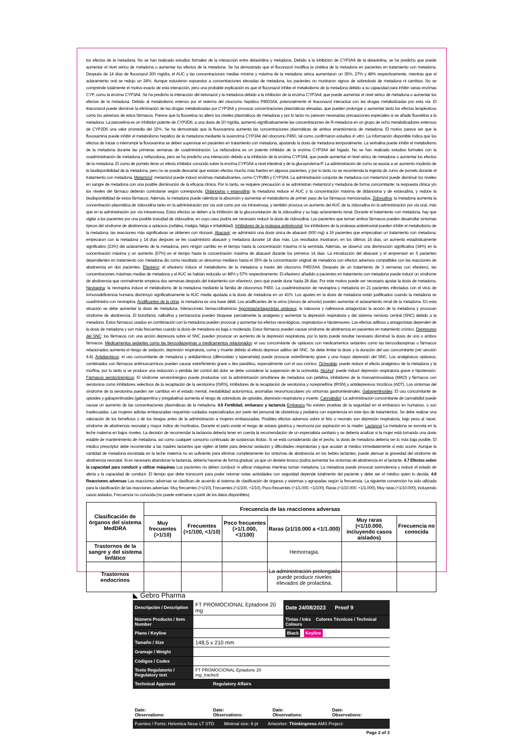los efectos de la metadona. No se han realizado estudios formales de la interacción entre delavirdina y metadona. Debido a la inhibición de CYP3A4 de la delavirdina, se ha predicho que puede aumentar el nivel sérico de metadona o aumentar los efectos de la metadona. Se ha demostrado que el fluconazol modifica la cinética de la metadona en pacientes en tratamiento con metadona. Después de 14 días de fluconazol 200 mg/día, el AUC y las concentraciones medias mínima y máxima de la metadona sérica aumentaron un 35%, 27% y 48% respectivamente, mientras que el aclaramiento oral se redujo un 24%. Aunque estuvieron expuestos a concentraciones elevadas de metadona, los pacientes no mostraron signos de sobredosis de metadona ni cambios. No se comprende totalmente el motivo exacto de esta interacción, pero una probable explicación es que el fluconazol inhibe el metabolismo de la metadona debido a su capacidad para inhibir varias enzimas CYP, como la enzima CYP3A4. Se ha predicho la interacción del ketonazol y la metadona debido a la inhibición de la enzima CYP3A4, que puede aumentar el nivel sérico de metadona o aumentar los efectos de la metadona. Debido al metabolismo extenso por el sistema del citocromo hepático P4503A4, potencialmente el itraconazol interactúa con las drogas metabolizadas por esta vía. El itraconazol puede disminuir la eliminación de las drogas metabolizadas por CYP3A4 y provocar concentraciones plasmáticas elevadas, que pueden prolongar o aumentar tanto los efectos terapéuticos como los adversos de estos fármacos. Parece que la fluoxetina no alteró los niveles plasmáticos de metadona y por lo tanto no parecen necesarias precauciones especiales si se añade fluoxetina a la metadona. La paroxetina es un inhibidor potente de CYP2D6; a una dosis de 20 mg/día, aumentó significativamente las concentraciones de R-metadona en un grupo de ocho metabolizadores extensos de CYP2D6 una valor promedio del 32%. Se ha demostrado que la fluvoxamina aumenta las concentraciones plasmáticas de ambos enantiómeros de metadona. El motivo parece ser que la fluvoxamina puede inhibir el metabolismo hepático de la metadona mediante la isoenzima CYP3A4 del citocromo P450, tal como confirmaron estudios in vitro. La información disponible indica que los efectos de iniciar o interrumpir la fluvoxamina se deben supervisar en pacientes en tratamiento con metadona, ajustando la dosis de metadona temporalmente. La sertralina puede inhibir el metabolismo de la metadona durante las primeras semanas de coadministración. La nefazodona es un potente inhibidor de la enzima CYP3A4 del hígado. No se han realizado estudios formales con la coadministración de metadona y nefazodona, pero se ha predicho una interacción debido a la inhibición de la enzima CYP3A4, que puede aumentar el nivel sérico de metadona o aumentar los efectos de la metadona. El zumo de pomelo tiene un efecto inhibidor conocido sobre la enzima CYP3A4 a nivel intestinal y de la glucoproteína-P. La administración de zumo se asocia a un aumento modesto de la biodisponibilidad de la metadona, pero no se puede descartar que existan efectos mucho más fuertes en algunos pacientes, y por lo tanto no se recomienda la ingesta de zumo de pomelo durante el tratamiento con metadona. Metamizol: metamizol puede inducir enzimas metabolizantes, como CYP2B6 y CYP3A4. La administración conjunta de metadona con metamizol puede disminuir los niveles en sangre de metadona con una posible disminución de la eficacia clínica. Por lo tanto, se requiere precaución si se administran metamizol y metadona de forma concomitante; la respuesta clínica y/o los niveles del fármaco deberán controlarse según corresponda. Didanosina y estavudina: la metadona reduce el AUC y la concentración máxima de didanosina y de estavudina, y reduce la biodisponibilidad de estos fármacos. Además, la metadona puede ralentizar la absorción y aumentar el metabolismo de primer paso de los fármacos mencionados. Zidovudina: la metadona aumenta la concentración plasmática de zidovudina tanto en la administración por vía oral como por vía intravenosa, y también provoca un aumento del AUC de la zidovudina en la administración por vía oral, más que en la administración por vía intravenosa. Estos efectos se deben a la inhibición de la glucuronidación de la zidovudina y su bajo aclaramiento renal. Durante el tratamiento con metadona, hay que vigilar a los pacientes por una posible toxicidad de zidovudina, en cuyo caso podría ser necesario reducir la dosis de zidovudina. Los pacientes que toman ambos fármacos pueden desarrollar síntomas típicos del síndrome de abstinencia a opiáceos (cefalea, mialgia, fatiga e irritabilidad). Inhibidores de la proteasa antiretroviral: los inhibidores de la proteasa antiretroviral pueden inhibir el metabolismo de la metadona, las reacciones más significativas se obtienen con ritonavir. Abacavir: se administró una dosis única de abacavir (600 mg) a 19 pacientes que empezaban un tratamiento con metadona; empezaron con la metadona y 14 días después se les coadministró abacavir y metadona durante 14 días más. Los resultados mostraron, en los últimos 14 días, un aumento estadísticamente significativo (23%) del aclaramiento de la metadona, pero ningún cambio en el tiempo hasta la concentración máxima ni la semivida. Además, se observó una disminución significativa (34%) en la concentración máxima y un aumento (67%) en el tiempo hasta la concentración máxima de abacavir durante los primeros 14 días. La introducción del abacavir y el amprenavir en 5 pacientes dependientes en tratamiento con metadona dio como resultado un descenso mediano hasta el 35% de la concentración original de metadona con efectos adversos compatibles con las reacciones de abstinencia en dos pacientes. Efavirenz: el efavirenz induce el metabolismo de la metadona a través del citocromo P4503A4. Después de un tratamiento de 3 semanas con efavirenz, las concentraciones máximas medias de metadona y el AUC se habían reducido un 48% y 57% respectivamente. El efavirenz añadido a pacientes en tratamiento con metadona puede inducir un síndrome de abstinencia que normalmente empieza dos semanas después del tratamiento con efavirenz, pero que puede durar hasta 28 días. Por este motivo puede ser necesario ajustar la dosis de metadona. Nevirapina: la nevirapina induce el metabolismo de la metadona mediante la familia de citocromos P450. La coadministración de nevirapina y metadona en 21 pacientes infectados con el virus de inmunodeficiencia humana disminuyó significativamente la AUC media ajustada a la dosis de metadona en un 41%. Los ajustes en la dosis de metadona están justificados cuando la metadona se coadministra con nevirapina. Acidificantes de la orina: la metadona es una base débil. Los acidificantes de la orina (cloruro de amonio) pueden aumentar el aclaramiento renal de la metadona. En esta situación se debe aumentar la dosis de metadona. Interacciones farmacodinámicas Agonistas/antagonistas opiáceos: la naloxona y naltrexona antagonizan la acción de la metadona y provocan síndrome de abstinencia. El butorfanol, nalbufina y pentazocina pueden bloquear parcialmente la analgesia y aumentar la depresión respiratoria y del sistema nervioso central (SNC) debido a la metadona. Estos fármacos usados en combinación con la metadona pueden provocar y aumentar los efectos neurológicos, respiratorios e hipotensores. Los efectos aditivos o antagonistas dependen de la dosis de metadona y son más frecuentes cuando la dosis de metadona es baja o moderada. Estos fármacos pueden causar síndrome de abstinencia en pacientes en tratamiento crónico. Depresores del SNC: los fármacos con una acción depresora sobre el SNC pueden provocar un aumento de la depresión respiratoria, por lo tanto puede resultar necesario disminuir la dosis de uno o ambos fármacos. Medicamentos sedantes como las benzodiazepinas o medicamentos relacionados: el uso concomitante de opiáceos con medicamentos sedantes como las benzodiazepinas o fármacos relacionados aumenta el riesgo de sedación, depresión respiratoria, coma y muerte debido al efecto depresor aditivo del SNC. Se debe limitar la dosis y la duración del uso concomitante (ver sección 4.4). Antidiarréicos: el uso concomitante de metadona y antidiarréicos (difenoxilato y loperamida) puede provocar estreñimiento grave y una mayor depresión del SNC. Los analgésicos opiáceos, combinados con fármacos antimuscarínicos pueden causar estreñimiento grave o íleo paralítico, especialmente con el uso crónico. Octreotida: puede reducir el efecto analgésico de la metadona y la morfina, por lo tanto si se produce una reducción o pérdida del control del dolor se debe considerar la suspensión de la octreotida. Alcohol: puede inducir depresión respiratoria grave e hipotensión. Fármacos serotoninérgicos: El síndrome serotoninérgico puede producirse con la administración simultánea de metadona con petidina, inhibidores de la monoaminoxidasa (MAO) y fármacos con serotonina como inhibidores selectivos de la recaptación de la serotonina (ISRS), inhibidores de la recaptación de serotonina y norepinefrina (IRSN) y antidepresivos tricíclicos (ADT). Los síntomas del síndrome de la serotonina pueden ser cambios en el estado mental, inestabilidad autonómica, anomalías neuromusculares y/o síntomas gastrointestinales. Gabapentinoides: El uso concomitante de opioides y gabapentinoides (gabapentina y pregabalina) aumenta el riesgo de sobredosis de opioides, depresión respiratoria y muerte. Cannabidiol: La administración concomitante de cannabidiol puede causar un aumento de las concentraciones plasmáticas de la metadona. 4.6 Fertilidad, embarazo y lactancia Embarazo No existen pruebas de la seguridad en el embarazo en humanos, o son inadecuadas. Las mujeres adictas embarazadas requerirán cuidados especializados por parte del personal de obstetricia y pediatría con experiencia en este tipo de tratamientos. Se debe realizar una valoración de los beneficios y de los riesgos antes de la administración a mujeres embarazadas. Posibles efectos adversos sobre el feto o neonato son depresión respiratoria, bajo peso al nacer, síndrome de abstinencia neonatal y mayor índice de mortinatos. Durante el parto existe el riesgo de estasis gástrica y neumonía por aspiración en la madre. Lactancia La metadona se excreta en la leche materna en bajos niveles. La decisión de recomendar la lactancia debería tener en cuenta la recomendación de un especialista sanitario y se debería analizar si la mujer está tomando una dosis estable de mantenimiento de metadona, así como cualquier consumo continuado de sustancias ilícitas. Si se está considerando dar el pecho, la dosis de metadona debería ser lo más baja posible. El médico prescriptor debe recomendar a las madres lactantes que vigilen al bebé para detectar sedación y dificultades respiratorias y que acudan al médico inmediatamente si esto ocurre. Aunque la cantidad de metadona excretada en la leche materna no es suficiente para eliminar completamente los síntomas de abstinencia en los bebés lactantes, puede atenuar la gravedad del síndrome de abstinencia neonatal. Si es necesario abandonar la lactancia, debería hacerse de forma gradual, ya que un destete brusco podría aumentar los síntomas de abstinencia en el lactante. 4.7 Efectos sobre la capacidad para conducir y utilizar máquinas Los pacientes no deben conducir ni utilizar máquinas mientras toman metadona. La metadona puede provocar somnolencia y reducir el estado de alerta y la capacidad de conducir. El tiempo que debe transcurrir para poder retomar estas actividades con seguridad depende totalmente del paciente y debe ser el médico quien lo decida. 4.8 Reacciones adversas Las reacciones adversas se clasifican de acuerdo al sistema de clasificación de órganos y sistemas y agrupadas según la frecuencia. La siguiente convención ha sido utilizada para la clasificación de las reacciones adversas: Muy frecuentes (>1/10), Frecuentes (>1/100, <1/10), Poco frecuentes (>1/1.000, <1/100), Raras (>1/10.000, <1/1.000), Muy raras (<1/10.000), incluyendo casos aislados, Frecuencia no conocida (no puede estimarse a partir de los datos disponibles).
| Clasificación de órganos del sistema MedDRA | Frecuencia de las reacciones adversas | | | | | |
| --- | --- | --- | --- | --- | --- | --- |
| | Muy frecuentes (>1/10) | Frecuentes (>1/100, <1/10) | Poco frecuentes (>1/1.000, <1/100) | Raras (≥1/10.000 a <1/1.000) | Muy raras (<1/10.000, incluyendo casos aislados) | Frecuencia no conocida |
| Trastornos de la sangre y del sistema linfático | | | | Hemorragia. | | |
| Trastornos endocrinos | | | | La administración prolongada puede producir niveles elevados de prolactina. | | |
◣ Gebro Pharma
| Descripción / Description | FT PROMOCIONAL Eptadone 20 mg | Date 24/08/2023 Proof 9 |
| Número Producto / Item Number | | Tintas / Inks Colores Técnicos / Technical Colours |
| Plano / Keyline | | Black Keyline |
| Tamaño / Size | 148,5 x 210 mm | |
| Gramaje / Weight | | |
| Códigos / Codes | | |
| Texto Regulatorio / Regulatory text | FT PROMOCIONAL Eptadone 20 mg_tracked | |
| Technical Approval | Regulatory Affairs | | |
| Date: Observations: | Date: Observations: | Date: Observations: | Date: Observations: |
| Fuentes / Fonts: Helvetica Neue LT STD Minimal size: 8 pt Artworker: Thinkinpress AMS Project: | | | |
Page 2 of 3